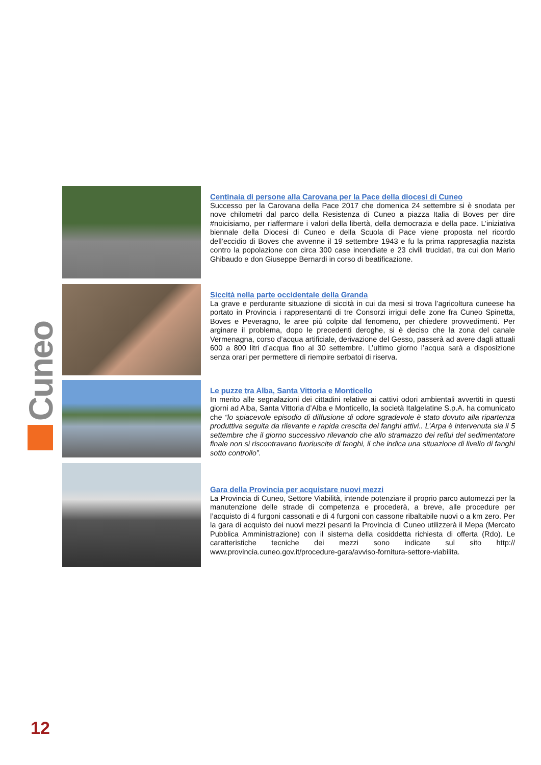Cuneo
Centinaia di persone alla Carovana per la Pace della diocesi di Cuneo
Successo per la Carovana della Pace 2017 che domenica 24 settembre si è snodata per nove chilometri dal parco della Resistenza di Cuneo a piazza Italia di Boves per dire #noicisiamo, per riaffermare i valori della libertà, della democrazia e della pace. L’iniziativa biennale della Diocesi di Cuneo e della Scuola di Pace viene proposta nel ricordo dell’eccidio di Boves che avvenne il 19 settembre 1943 e fu la prima rappresaglia nazista contro la popolazione con circa 300 case incendiate e 23 civili trucidati, tra cui don Mario Ghibaudo e don Giuseppe Bernardi in corso di beatificazione.
Siccità nella parte occidentale della Granda
La grave e perdurante situazione di siccità in cui da mesi si trova l’agricoltura cuneese ha portato in Provincia i rappresentanti di tre Consorzi irrigui delle zone fra Cuneo Spinetta, Boves e Peveragno, le aree più colpite dal fenomeno, per chiedere provvedimenti. Per arginare il problema, dopo le precedenti deroghe, si è deciso che la zona del canale Vermenagna, corso d’acqua artificiale, derivazione del Gesso, passerà ad avere dagli attuali 600 a 800 litri d’acqua fino al 30 settembre. L’ultimo giorno l’acqua sarà a disposizione senza orari per permettere di riempire serbatoi di riserva.
Le puzze tra Alba, Santa Vittoria e Monticello
In merito alle segnalazioni dei cittadini relative ai cattivi odori ambientali avvertiti in questi giorni ad Alba, Santa Vittoria d’Alba e Monticello, la società Italgelatine S.p.A. ha comunicato che “lo spiacevole episodio di diffusione di odore sgradevole è stato dovuto alla ripartenza produttiva seguita da rilevante e rapida crescita dei fanghi attivi.. L’Arpa è intervenuta sia il 5 settembre che il giorno successivo rilevando che allo stramazzo dei reflui del sedimentatore finale non si riscontravano fuoriuscite di fanghi, il che indica una situazione di livello di fanghi sotto controllo”.
Gara della Provincia per acquistare nuovi mezzi
La Provincia di Cuneo, Settore Viabilità, intende potenziare il proprio parco automezzi per la manutenzione delle strade di competenza e procederà, a breve, alle procedure per l’acquisto di 4 furgoni cassonati e di 4 furgoni con cassone ribaltabile nuovi o a km zero. Per la gara di acquisto dei nuovi mezzi pesanti la Provincia di Cuneo utilizzerà il Mepa (Mercato Pubblica Amministrazione) con il sistema della cosiddetta richiesta di offerta (Rdo). Le caratteristiche tecniche dei mezzi sono indicate sul sito http:// www.provincia.cuneo.gov.it/procedure-gara/avviso-fornitura-settore-viabilita.
12